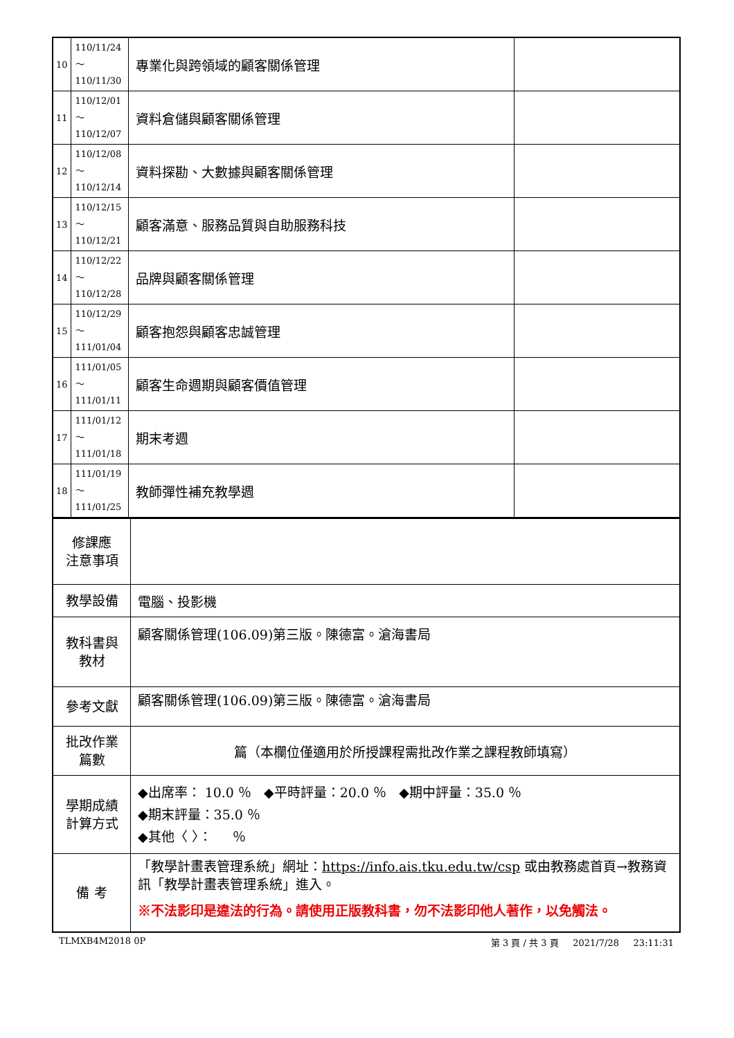| 10 | 110/11/24～ 110/11/30 | 專業化與跨領域的顧客關係管理 | |
| 11 | 110/12/01～ 110/12/07 | 資料倉儲與顧客關係管理 | |
| 12 | 110/12/08～ 110/12/14 | 資料探勘、大數據與顧客關係管理 | |
| 13 | 110/12/15～ 110/12/21 | 顧客滿意、服務品質與自助服務科技 | |
| 14 | 110/12/22～ 110/12/28 | 品牌與顧客關係管理 | |
| 15 | 110/12/29～ 111/01/04 | 顧客抱怨與顧客忠誠管理 | |
| 16 | 111/01/05～ 111/01/11 | 顧客生命週期與顧客價值管理 | |
| 17 | 111/01/12～ 111/01/18 | 期末考週 | |
| 18 | 111/01/19～ 111/01/25 | 教師彈性補充教學週 | |
| 修課應 注意事項 | |
| 教學設備 | 電腦、投影機 |
| 教科書與 教材 | 顧客關係管理(106.09)第三版。陳德富。滄海書局 |
| 參考文獻 | 顧客關係管理(106.09)第三版。陳德富。滄海書局 |
| 批改作業 篇數 | 篇（本欄位僅適用於所授課程需批改作業之課程教師填寫） |
| 學期成績 計算方式 | ◆出席率： 10.0 ％ ◆平時評量：20.0 ％ ◆期中評量：35.0 ％ ◆期末評量：35.0 ％ ◆其他〈 〉： ％ |
| 備 考 | 「教學計畫表管理系統」網址： https://info.ais.tku.edu.tw/csp 或由教務處首頁→教務資訊「教學計畫表管理系統」進入。 ※不法影印是違法的行為。請使用正版教科書，勿不法影印他人著作，以免觸法。 |
TLMXB4M2018 0P 第 3 頁 / 共 3 頁 2021/7/28 23:11:31